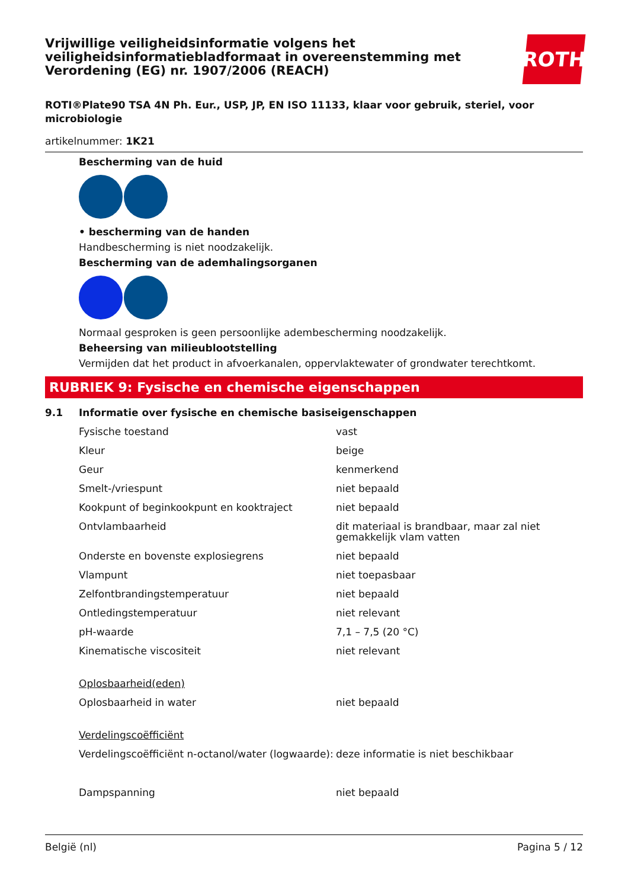Vrijwillige veiligheidsinformatie volgens het veiligheidsinformatiebladformaat in overeenstemming met Verordening (EG) nr. 1907/2006 (REACH)
ROTH
ROTI®Plate90 TSA 4N Ph. Eur., USP, JP, EN ISO 11133, klaar voor gebruik, steriel, voor microbiologie
artikelnummer: 1K21
Bescherming van de huid
• bescherming van de handen
Handbescherming is niet noodzakelijk.
Bescherming van de ademhalingsorganen
Normaal gesproken is geen persoonlijke adembescherming noodzakelijk.
Beheersing van milieublootstelling
Vermijden dat het product in afvoerkanalen, oppervlaktewater of grondwater terechtkomt.
RUBRIEK 9: Fysische en chemische eigenschappen
9.1 Informatie over fysische en chemische basiseigenschappen
| Fysische toestand | vast |
| Kleur | beige |
| Geur | kenmerkend |
| Smelt-/vriespunt | niet bepaald |
| Kookpunt of beginkookpunt en kooktraject | niet bepaald |
| Ontvlambaarheid | dit materiaal is brandbaar, maar zal niet gemakkelijk vlam vatten |
| Onderste en bovenste explosiegrens | niet bepaald |
| Vlampunt | niet toepasbaar |
| Zelfontbrandingstemperatuur | niet bepaald |
| Ontledingstemperatuur | niet relevant |
| pH-waarde | 7,1 – 7,5 (20 °C) |
| Kinematische viscositeit | niet relevant |
| Oplosbaarheid(eden) | |
| Oplosbaarheid in water | niet bepaald |
| Verdelingscoëfficiënt | |
| Verdelingscoëfficiënt n-octanol/water (logwaarde): | deze informatie is niet beschikbaar |
| Dampspanning | niet bepaald |
België (nl) Pagina 5 / 12